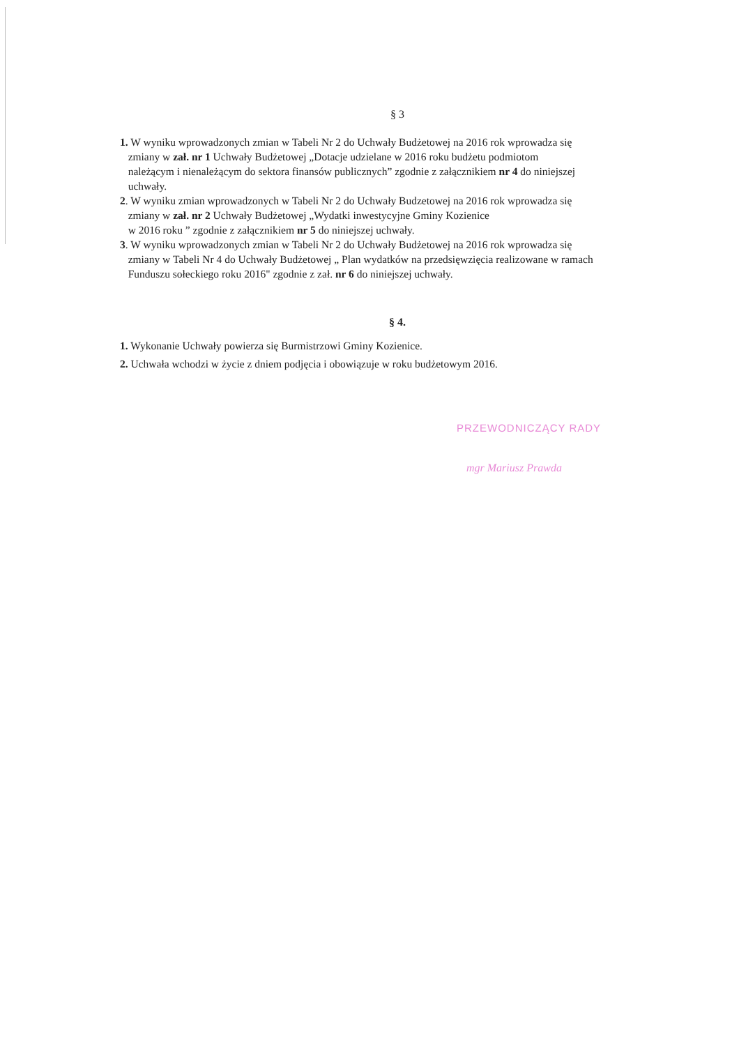§ 3
1. W wyniku wprowadzonych zmian w Tabeli Nr 2 do Uchwały Budżetowej na 2016 rok wprowadza się
zmiany w zał. nr 1 Uchwały Budżetowej „Dotacje udzielane w 2016 roku budżetu podmiotom
należącym i nienależącym do sektora finansów publicznych” zgodnie z załącznikiem nr 4 do niniejszej
uchwały.
2. W wyniku zmian wprowadzonych w Tabeli Nr 2 do Uchwały Budzetowej na 2016 rok wprowadza się
zmiany w zał. nr 2 Uchwały Budżetowej „Wydatki inwestycyjne Gminy Kozienice
w 2016 roku ” zgodnie z załącznikiem nr 5 do niniejszej uchwały.
3. W wyniku wprowadzonych zmian w Tabeli Nr 2 do Uchwały Budżetowej na 2016 rok wprowadza się
zmiany w Tabeli Nr 4 do Uchwały Budżetowej „ Plan wydatków na przedsięwzięcia realizowane w ramach
Funduszu sołeckiego roku 2016" zgodnie z zał. nr 6 do niniejszej uchwały.
§ 4.
1. Wykonanie Uchwały powierza się Burmistrzowi Gminy Kozienice.
2. Uchwała wchodzi w życie z dniem podjęcia i obowiązuje w roku budżetowym 2016.
PRZEWODNICZĄCY RADY
mgr Mariusz Prawda